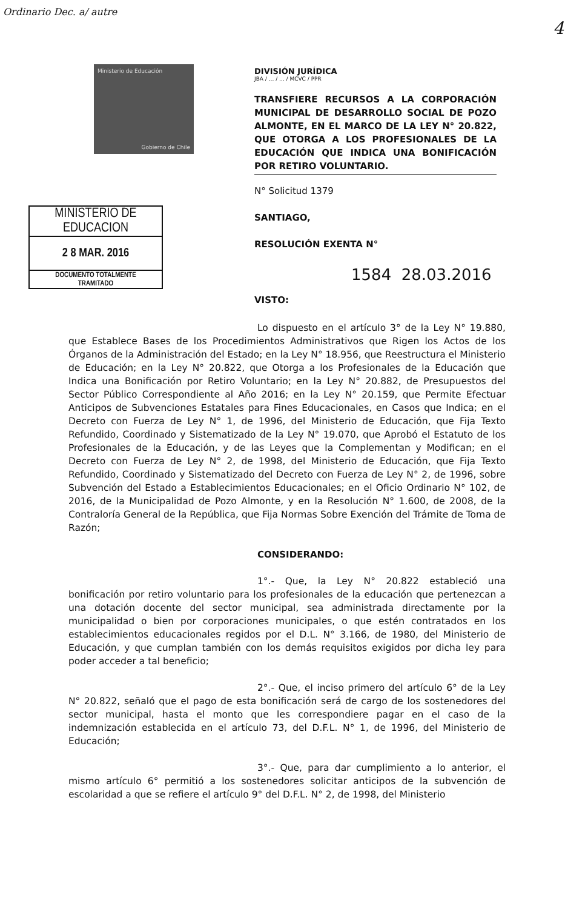Ordinario Dec. a/ autre
4
Ministerio de Educación
Gobierno de Chile
MINISTERIO DE EDUCACION
2 8 MAR. 2016
DOCUMENTO TOTALMENTE
TRAMITADO
DIVISIÓN JURÍDICA
JBA / ... / ... / MCVC / PPR
TRANSFIERE RECURSOS A LA CORPORACIÓN MUNICIPAL DE DESARROLLO SOCIAL DE POZO ALMONTE, EN EL MARCO DE LA LEY N° 20.822, QUE OTORGA A LOS PROFESIONALES DE LA EDUCACIÓN QUE INDICA UNA BONIFICACIÓN POR RETIRO VOLUNTARIO.
N° Solicitud 1379
SANTIAGO,
RESOLUCIÓN EXENTA N°
1584 28.03.2016
VISTO:
Lo dispuesto en el artículo 3° de la Ley N° 19.880, que Establece Bases de los Procedimientos Administrativos que Rigen los Actos de los Órganos de la Administración del Estado; en la Ley N° 18.956, que Reestructura el Ministerio de Educación; en la Ley N° 20.822, que Otorga a los Profesionales de la Educación que Indica una Bonificación por Retiro Voluntario; en la Ley N° 20.882, de Presupuestos del Sector Público Correspondiente al Año 2016; en la Ley N° 20.159, que Permite Efectuar Anticipos de Subvenciones Estatales para Fines Educacionales, en Casos que Indica; en el Decreto con Fuerza de Ley N° 1, de 1996, del Ministerio de Educación, que Fija Texto Refundido, Coordinado y Sistematizado de la Ley N° 19.070, que Aprobó el Estatuto de los Profesionales de la Educación, y de las Leyes que la Complementan y Modifican; en el Decreto con Fuerza de Ley N° 2, de 1998, del Ministerio de Educación, que Fija Texto Refundido, Coordinado y Sistematizado del Decreto con Fuerza de Ley N° 2, de 1996, sobre Subvención del Estado a Establecimientos Educacionales; en el Oficio Ordinario N° 102, de 2016, de la Municipalidad de Pozo Almonte, y en la Resolución N° 1.600, de 2008, de la Contraloría General de la República, que Fija Normas Sobre Exención del Trámite de Toma de Razón;
CONSIDERANDO:
1°.- Que, la Ley N° 20.822 estableció una bonificación por retiro voluntario para los profesionales de la educación que pertenezcan a una dotación docente del sector municipal, sea administrada directamente por la municipalidad o bien por corporaciones municipales, o que estén contratados en los establecimientos educacionales regidos por el D.L. N° 3.166, de 1980, del Ministerio de Educación, y que cumplan también con los demás requisitos exigidos por dicha ley para poder acceder a tal beneficio;
2°.- Que, el inciso primero del artículo 6° de la Ley N° 20.822, señaló que el pago de esta bonificación será de cargo de los sostenedores del sector municipal, hasta el monto que les correspondiere pagar en el caso de la indemnización establecida en el artículo 73, del D.F.L. N° 1, de 1996, del Ministerio de Educación;
3°.- Que, para dar cumplimiento a lo anterior, el mismo artículo 6° permitió a los sostenedores solicitar anticipos de la subvención de escolaridad a que se refiere el artículo 9° del D.F.L. N° 2, de 1998, del Ministerio